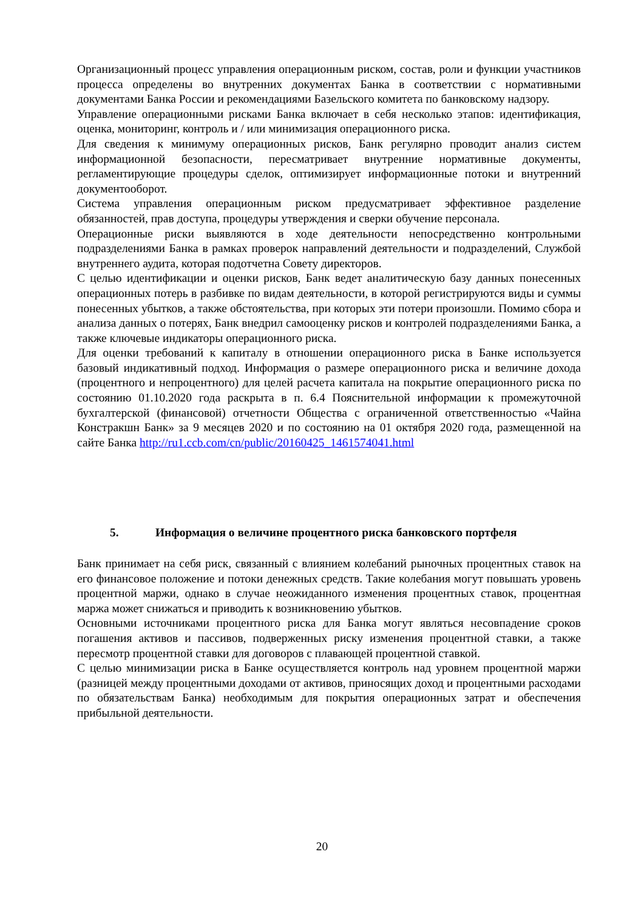Организационный процесс управления операционным риском, состав, роли и функции участников процесса определены во внутренних документах Банка в соответствии с нормативными документами Банка России и рекомендациями Базельского комитета по банковскому надзору.
Управление операционными рисками Банка включает в себя несколько этапов: идентификация, оценка, мониторинг, контроль и / или минимизация операционного риска.
Для сведения к минимуму операционных рисков, Банк регулярно проводит анализ систем информационной безопасности, пересматривает внутренние нормативные документы, регламентирующие процедуры сделок, оптимизирует информационные потоки и внутренний документооборот.
Система управления операционным риском предусматривает эффективное разделение обязанностей, прав доступа, процедуры утверждения и сверки обучение персонала.
Операционные риски выявляются в ходе деятельности непосредственно контрольными подразделениями Банка в рамках проверок направлений деятельности и подразделений, Службой внутреннего аудита, которая подотчетна Совету директоров.
С целью идентификации и оценки рисков, Банк ведет аналитическую базу данных понесенных операционных потерь в разбивке по видам деятельности, в которой регистрируются виды и суммы понесенных убытков, а также обстоятельства, при которых эти потери произошли. Помимо сбора и анализа данных о потерях, Банк внедрил самооценку рисков и контролей подразделениями Банка, а также ключевые индикаторы операционного риска.
Для оценки требований к капиталу в отношении операционного риска в Банке используется базовый индикативный подход. Информация о размере операционного риска и величине дохода (процентного и непроцентного) для целей расчета капитала на покрытие операционного риска по состоянию 01.10.2020 года раскрыта в п. 6.4 Пояснительной информации к промежуточной бухгалтерской (финансовой) отчетности Общества с ограниченной ответственностью «Чайна Констракшн Банк» за 9 месяцев 2020 и по состоянию на 01 октября 2020 года, размещенной на сайте Банка http://ru1.ccb.com/cn/public/20160425_1461574041.html
5. Информация о величине процентного риска банковского портфеля
Банк принимает на себя риск, связанный с влиянием колебаний рыночных процентных ставок на его финансовое положение и потоки денежных средств. Такие колебания могут повышать уровень процентной маржи, однако в случае неожиданного изменения процентных ставок, процентная маржа может снижаться и приводить к возникновению убытков.
Основными источниками процентного риска для Банка могут являться несовпадение сроков погашения активов и пассивов, подверженных риску изменения процентной ставки, а также пересмотр процентной ставки для договоров с плавающей процентной ставкой.
С целью минимизации риска в Банке осуществляется контроль над уровнем процентной маржи (разницей между процентными доходами от активов, приносящих доход и процентными расходами по обязательствам Банка) необходимым для покрытия операционных затрат и обеспечения прибыльной деятельности.
20